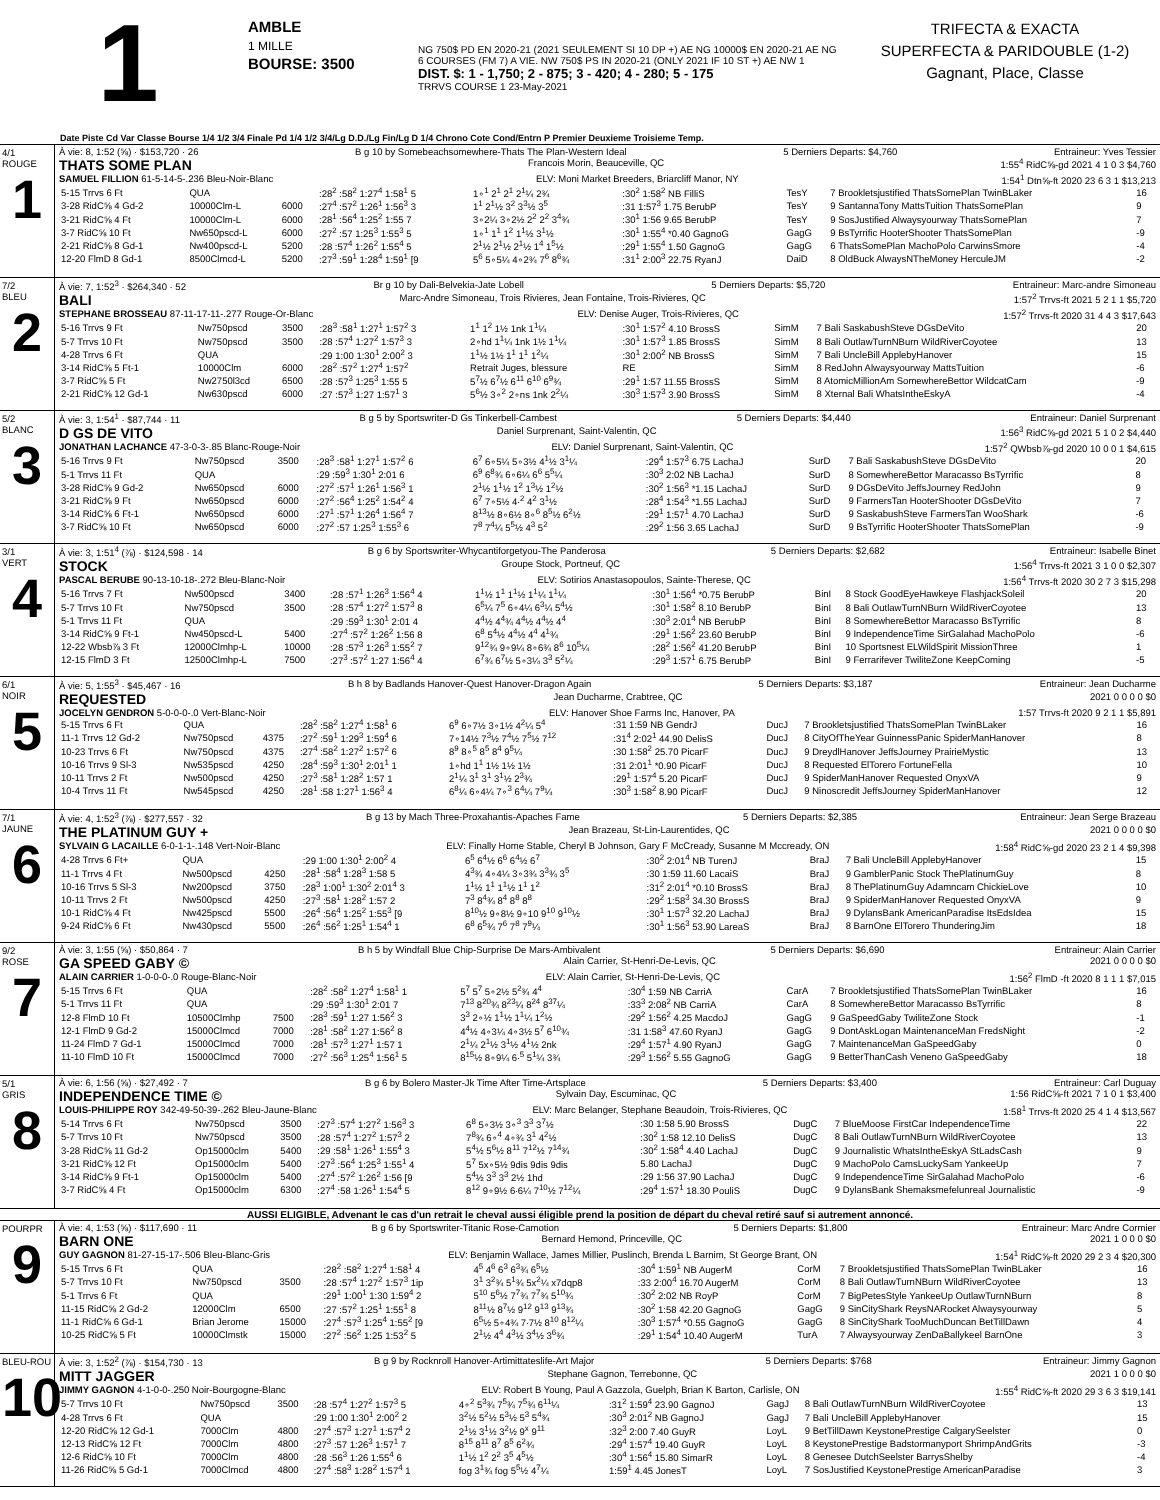1
AMBLE
1 MILLE
BOURSE: 3500
NG 750$ PD EN 2020-21 (2021 SEULEMENT SI 10 DP +) AE NG 10000$ EN 2020-21 AE NG
6 COURSES (FM 7) A VIE. NW 750$ PS IN 2020-21 (ONLY 2021 IF 10 ST +) AE NW 1
DIST. $: 1 - 1,750; 2 - 875; 3 - 420; 4 - 280; 5 - 175
TRRVS COURSE 1 23-May-2021
TRIFECTA & EXACTA
SUPERFECTA & PARIDOUBLE (1-2)
Gagnant, Place, Classe
Date Piste Cd Var Classe Bourse 1/4 1/2 3/4 Finale Pd 1/4 1/2 3/4/Lg D.D./Lg Fin/Lg D 1/4 Chrono Cote Cond/Entrn P Premier Deuxieme Troisieme Temp.
4/1
ROUGE
1
À vie: 8, 1:52 (⅝) · $153,720 · 26 B g 10 by Somebeachsomewhere-Thats The Plan-Western Ideal 5 Derniers Departs: $4,760 Entraineur: Yves Tessier
THATS SOME PLAN Francois Morin, Beauceville, QC 1:55<sup>4</sup> RidC⅝-gd 2021 4 1 0 3 $4,760
SAMUEL FILLION 61-5-14-5-.236 Bleu-Noir-Blanc ELV: Moni Market Breeders, Briarcliff Manor, NY 1:54<sup>1</sup> Dtn⅝-ft 2020 23 6 3 1 $13,213
| 5-15 Trrvs 6 Ft | QUA | | :28<sup>2</sup> :58<sup>2</sup> 1:27<sup>4</sup> 1:58<sup>1</sup> 5 | 1∘<sup>1</sup> 2<sup>1</sup> 2<sup>1</sup> 2<sup>1</sup>¼ 2¾ | :30<sup>2</sup> 1:58<sup>2</sup> NB FilliS | TesY | 7 Brookletsjustified ThatsSomePlan TwinBLaker | 16 |
| 3-28 RidC⅝ 4 Gd-2 | 10000Clm-L | 6000 | :27<sup>4</sup> :57<sup>2</sup> 1:26<sup>1</sup> 1:56<sup>3</sup> 3 | 1<sup>1</sup> 2<sup>1</sup>½ 3<sup>2</sup> 3<sup>3</sup>½ 3<sup>5</sup> | :31 1:57<sup>3</sup> 1.75 BerubP | TesY | 9 SantannaTony MattsTuition ThatsSomePlan | 9 |
| 3-21 RidC⅝ 4 Ft | 10000Clm-L | 6000 | :28<sup>1</sup> :56<sup>4</sup> 1:25<sup>2</sup> 1:55 7 | 3∘2¼ 3∘2½ 2<sup>2</sup> 2<sup>2</sup> 3<sup>4</sup>¾ | :30<sup>1</sup> 1:56 9.65 BerubP | TesY | 9 SosJustified Alwaysyourway ThatsSomePlan | 7 |
| 3-7 RidC⅝ 10 Ft | Nw650pscd-L | 6000 | :27<sup>2</sup> :57 1:25<sup>3</sup> 1:55<sup>3</sup> 5 | 1∘<sup>1</sup> 1<sup>1</sup> 1<sup>2</sup> 1<sup>1</sup>½ 3<sup>1</sup>½ | :30<sup>1</sup> 1:55<sup>4</sup> *0.40 GagnoG | GagG | 9 BsTyrrific HooterShooter ThatsSomePlan | -9 |
| 2-21 RidC⅝ 8 Gd-1 | Nw400pscd-L | 5200 | :28 :57<sup>4</sup> 1:26<sup>2</sup> 1:55<sup>4</sup> 5 | 2<sup>1</sup>½ 2<sup>1</sup>½ 2<sup>1</sup>½ 1<sup>4</sup> 1<sup>5</sup>½ | :29<sup>1</sup> 1:55<sup>4</sup> 1.50 GagnoG | GagG | 6 ThatsSomePlan MachoPolo CarwinsSmore | -4 |
| 12-20 FlmD 8 Gd-1 | 8500Clmcd-L | 5200 | :27<sup>3</sup> :59<sup>1</sup> 1:28<sup>4</sup> 1:59<sup>1</sup> [9 | 5<sup>6</sup> 5∘5¼ 4∘2¾ 7<sup>6</sup> 8<sup>6</sup>¾ | :31<sup>1</sup> 2:00<sup>3</sup> 22.75 RyanJ | DaiD | 8 OldBuck AlwaysNTheMoney HerculeJM | -2 |
7/2
BLEU
2
À vie: 7, 1:52<sup>3</sup> · $264,340 · 52 Br g 10 by Dali-Belvekia-Jate Lobell 5 Derniers Departs: $5,720 Entraineur: Marc-andre Simoneau
BALI Marc-Andre Simoneau, Trois Rivieres, Jean Fontaine, Trois-Rivieres, QC 1:57<sup>2</sup> Trrvs-ft 2021 5 2 1 1 $5,720
STEPHANE BROSSEAU 87-11-17-11-.277 Rouge-Or-Blanc ELV: Denise Auger, Trois-Rivieres, QC 1:57<sup>2</sup> Trrvs-ft 2020 31 4 4 3 $17,643
| 5-16 Trrvs 9 Ft | Nw750pscd | 3500 | :28<sup>3</sup> :58<sup>1</sup> 1:27<sup>1</sup> 1:57<sup>2</sup> 3 | 1<sup>1</sup> 1<sup>2</sup> 1½ 1nk 1<sup>1</sup>¼ | :30<sup>1</sup> 1:57<sup>2</sup> 4.10 BrossS | SimM | 7 Bali SaskabushSteve DGsDeVito | 20 |
| 5-7 Trrvs 10 Ft | Nw750pscd | 3500 | :28 :57<sup>4</sup> 1:27<sup>2</sup> 1:57<sup>3</sup> 3 | 2∘hd 1<sup>1</sup>¼ 1nk 1½ 1<sup>1</sup>¼ | :30<sup>1</sup> 1:57<sup>3</sup> 1.85 BrossS | SimM | 8 Bali OutlawTurnNBurn WildRiverCoyotee | 13 |
| 4-28 Trrvs 6 Ft | QUA | | :29 1:00 1:30<sup>1</sup> 2:00<sup>2</sup> 3 | 1<sup>1</sup>½ 1½ 1<sup>1</sup> 1<sup>1</sup> 1<sup>2</sup>¼ | :30<sup>1</sup> 2:00<sup>2</sup> NB BrossS | SimM | 7 Bali UncleBill ApplebyHanover | 15 |
| 3-14 RidC⅝ 5 Ft-1 | 10000Clm | 6000 | :28<sup>2</sup> :57<sup>2</sup> 1:27<sup>4</sup> 1:57<sup>2</sup> | Retrait Juges, blessure | RE | SimM | 8 RedJohn Alwaysyourway MattsTuition | -6 |
| 3-7 RidC⅝ 5 Ft | Nw2750l3cd | 6500 | :28 :57<sup>3</sup> 1:25<sup>3</sup> 1:55 5 | 5<sup>7</sup>½ 6<sup>7</sup>½ 6<sup>11</sup> 6<sup>10</sup> 6<sup>9</sup>¾ | :29<sup>1</sup> 1:57 11.55 BrossS | SimM | 8 AtomicMillionAm SomewhereBettor WildcatCam | -9 |
| 2-21 RidC⅝ 12 Gd-1 | Nw630pscd | 6000 | :27 :57<sup>3</sup> 1:27 1:57<sup>1</sup> 3 | 5<sup>6</sup>½ 3∘<sup>2</sup> 2∘ns 1nk 2<sup>2</sup>¼ | :30<sup>3</sup> 1:57<sup>3</sup> 3.90 BrossS | SimM | 8 Xternal Bali WhatsIntheEskyA | -4 |
5/2
BLANC
3
À vie: 3, 1:54<sup>1</sup> · $87,744 · 11 B g 5 by Sportswriter-D Gs Tinkerbell-Cambest 5 Derniers Departs: $4,440 Entraineur: Daniel Surprenant
D GS DE VITO Daniel Surprenant, Saint-Valentin, QC 1:56<sup>3</sup> RidC⅝-gd 2021 5 1 0 2 $4,440
JONATHAN LACHANCE 47-3-0-3-.85 Blanc-Rouge-Noir ELV: Daniel Surprenant, Saint-Valentin, QC 1:57<sup>2</sup> QWbsb⅞-gd 2020 10 0 0 1 $4,615
| 5-16 Trrvs 9 Ft | Nw750pscd | 3500 | :28<sup>3</sup> :58<sup>1</sup> 1:27<sup>1</sup> 1:57<sup>2</sup> 6 | 6<sup>7</sup> 6∘5¼ 5∘3½ 4<sup>1</sup>½ 3<sup>1</sup>¼ | :29<sup>4</sup> 1:57<sup>3</sup> 6.75 LachaJ | SurD | 7 Bali SaskabushSteve DGsDeVito | 20 |
| 5-1 Trrvs 11 Ft | QUA | | :29 :59<sup>3</sup> 1:30<sup>1</sup> 2:01 6 | 6<sup>9</sup> 6<sup>8</sup>¾ 6∘6¼ 6<sup>6</sup> 5<sup>5</sup>¼ | :30<sup>3</sup> 2:02 NB LachaJ | SurD | 8 SomewhereBettor Maracasso BsTyrrific | 8 |
| 3-28 RidC⅝ 9 Gd-2 | Nw650pscd | 6000 | :27<sup>2</sup> :57<sup>1</sup> 1:26<sup>1</sup> 1:56<sup>3</sup> 1 | 2<sup>1</sup>½ 1<sup>1</sup>½ 1<sup>2</sup> 1<sup>3</sup>½ 1<sup>2</sup>½ | :30<sup>2</sup> 1:56<sup>3</sup> *1.15 LachaJ | SurD | 9 DGsDeVito JeffsJourney RedJohn | 9 |
| 3-21 RidC⅝ 9 Ft | Nw650pscd | 6000 | :27<sup>2</sup> :56<sup>4</sup> 1:25<sup>2</sup> 1:54<sup>2</sup> 4 | 6<sup>7</sup> 7∘5½ 4∙<sup>2</sup> 4<sup>2</sup> 3<sup>1</sup>½ | :28<sup>4</sup> 1:54<sup>3</sup> *1.55 LachaJ | SurD | 9 FarmersTan HooterShooter DGsDeVito | 7 |
| 3-14 RidC⅝ 6 Ft-1 | Nw650pscd | 6000 | :27<sup>1</sup> :57<sup>1</sup> 1:26<sup>4</sup> 1:56<sup>4</sup> 7 | 8<sup>13</sup>½ 8∘6½ 8∘<sup>6</sup> 8<sup>5</sup>½ 6<sup>2</sup>½ | :29<sup>1</sup> 1:57<sup>1</sup> 4.70 LachaJ | SurD | 9 SaskabushSteve FarmersTan WooShark | -6 |
| 3-7 RidC⅝ 10 Ft | Nw650pscd | 6000 | :27<sup>2</sup> :57 1:25<sup>3</sup> 1:55<sup>3</sup> 6 | 7<sup>8</sup> 7<sup>4</sup>¼ 5<sup>5</sup>½ 4<sup>3</sup> 5<sup>2</sup> | :29<sup>2</sup> 1:56 3.65 LachaJ | SurD | 9 BsTyrrific HooterShooter ThatsSomePlan | -9 |
3/1
VERT
4
À vie: 3, 1:51<sup>4</sup> (⅞) · $124,598 · 14 B g 6 by Sportswriter-Whycantiforgetyou-The Panderosa 5 Derniers Departs: $2,682 Entraineur: Isabelle Binet
STOCK Groupe Stock, Portneuf, QC 1:56<sup>4</sup> Trrvs-ft 2021 3 1 0 0 $2,307
PASCAL BERUBE 90-13-10-18-.272 Bleu-Blanc-Noir ELV: Sotirios Anastasopoulos, Sainte-Therese, QC 1:56<sup>4</sup> Trrvs-ft 2020 30 2 7 3 $15,298
| 5-16 Trrvs 7 Ft | Nw500pscd | 3400 | :28 :57<sup>1</sup> 1:26<sup>3</sup> 1:56<sup>4</sup> 4 | 1<sup>1</sup>½ 1<sup>1</sup> 1<sup>1</sup>½ 1<sup>1</sup>¼ 1<sup>1</sup>¼ | :30<sup>1</sup> 1:56<sup>4</sup> *0.75 BerubP | BinI | 8 Stock GoodEyeHawkeye FlashjackSoleil | 20 |
| 5-7 Trrvs 10 Ft | Nw750pscd | 3500 | :28 :57<sup>4</sup> 1:27<sup>2</sup> 1:57<sup>3</sup> 8 | 6<sup>5</sup>¼ 7<sup>5</sup> 6∘4¼ 6<sup>3</sup>¼ 5<sup>4</sup>½ | :30<sup>1</sup> 1:58<sup>2</sup> 8.10 BerubP | BinI | 8 Bali OutlawTurnNBurn WildRiverCoyotee | 13 |
| 5-1 Trrvs 11 Ft | QUA | | :29 :59<sup>3</sup> 1:30<sup>1</sup> 2:01 4 | 4<sup>4</sup>½ 4<sup>4</sup>¾ 4<sup>4</sup>½ 4<sup>4</sup>½ 4<sup>4</sup> | :30<sup>3</sup> 2:01<sup>4</sup> NB BerubP | BinI | 8 SomewhereBettor Maracasso BsTyrrific | 8 |
| 3-14 RidC⅝ 9 Ft-1 | Nw450pscd-L | 5400 | :27<sup>4</sup> :57<sup>2</sup> 1:26<sup>2</sup> 1:56 8 | 6<sup>8</sup> 5<sup>4</sup>½ 4<sup>4</sup>½ 4<sup>4</sup> 4<sup>1</sup>¾ | :29<sup>1</sup> 1:56<sup>2</sup> 23.60 BerubP | BinI | 9 IndependenceTime SirGalahad MachoPolo | -6 |
| 12-22 Wbsb⅞ 3 Ft | 12000Clmhp-L | 10000 | :28 :57<sup>3</sup> 1:26<sup>3</sup> 1:55<sup>2</sup> 7 | 9<sup>12</sup>¾ 9∘9¼ 8∘6¾ 8<sup>6</sup> 10<sup>5</sup>¼ | :28<sup>2</sup> 1:56<sup>2</sup> 41.20 BerubP | BinI | 10 Sportsnest ELWildSpirit MissionThree | 1 |
| 12-15 FlmD 3 Ft | 12500Clmhp-L | 7500 | :27<sup>3</sup> :57<sup>2</sup> 1:27 1:56<sup>4</sup> 4 | 6<sup>7</sup>¾ 6<sup>7</sup>½ 5∘3¼ 3<sup>3</sup> 5<sup>2</sup>¼ | :29<sup>3</sup> 1:57<sup>1</sup> 6.75 BerubP | BinI | 9 Ferrarifever TwiliteZone KeepComing | -5 |
6/1
NOIR
5
À vie: 5, 1:55<sup>3</sup> · $45,467 · 16 B h 8 by Badlands Hanover-Quest Hanover-Dragon Again 5 Derniers Departs: $3,187 Entraineur: Jean Ducharme
REQUESTED Jean Ducharme, Crabtree, QC 2021 0 0 0 0 $0
JOCELYN GENDRON 5-0-0-0-.0 Vert-Blanc-Noir ELV: Hanover Shoe Farms Inc, Hanover, PA 1:57 Trrvs-ft 2020 9 2 1 1 $5,891
| 5-15 Trrvs 6 Ft | QUA | | :28<sup>2</sup> :58<sup>2</sup> 1:27<sup>4</sup> 1:58<sup>1</sup> 6 | 6<sup>9</sup> 6∘7½ 3∘1½ 4<sup>2</sup>¼ 5<sup>4</sup> | :31 1:59 NB GendrJ | DucJ | 7 Brookletsjustified ThatsSomePlan TwinBLaker | 16 |
| 11-1 Trrvs 12 Gd-2 | Nw750pscd | 4375 | :27<sup>2</sup> :59<sup>1</sup> 1:29<sup>3</sup> 1:59<sup>4</sup> 6 | 7∘14½ 7<sup>3</sup>½ 7<sup>4</sup>½ 7<sup>5</sup>½ 7<sup>12</sup> | :31<sup>4</sup> 2:02<sup>1</sup> 44.90 DelisS | DucJ | 8 CityOfTheYear GuinnessPanic SpiderManHanover | 8 |
| 10-23 Trrvs 6 Ft | Nw750pscd | 4375 | :27<sup>4</sup> :58<sup>2</sup> 1:27<sup>2</sup> 1:57<sup>2</sup> 6 | 8<sup>9</sup> 8∘<sup>5</sup> 8<sup>5</sup> 8<sup>4</sup> 9<sup>5</sup>¼ | :30 1:58<sup>2</sup> 25.70 PicarF | DucJ | 9 DreydlHanover JeffsJourney PrairieMystic | 13 |
| 10-16 Trrvs 9 Sl-3 | Nw535pscd | 4250 | :28<sup>4</sup> :59<sup>3</sup> 1:30<sup>1</sup> 2:01<sup>1</sup> 1 | 1∘hd 1<sup>1</sup> 1½ 1½ 1½ | :31 2:01<sup>1</sup> *0.90 PicarF | DucJ | 8 Requested ElTorero FortuneFella | 10 |
| 10-11 Trrvs 2 Ft | Nw500pscd | 4250 | :27<sup>3</sup> :58<sup>1</sup> 1:28<sup>2</sup> 1:57 1 | 2<sup>1</sup>¼ 3<sup>1</sup> 3<sup>1</sup> 3<sup>1</sup>½ 2<sup>3</sup>¾ | :29<sup>1</sup> 1:57<sup>4</sup> 5.20 PicarF | DucJ | 9 SpiderManHanover Requested OnyxVA | 9 |
| 10-4 Trrvs 11 Ft | Nw545pscd | 4250 | :28<sup>1</sup> :58 1:27<sup>1</sup> 1:56<sup>3</sup> 4 | 6<sup>8</sup>¼ 6∘4¼ 7∘<sup>3</sup> 6<sup>4</sup>¼ 7<sup>9</sup>¼ | :30<sup>3</sup> 1:58<sup>2</sup> 8.90 PicarF | DucJ | 9 Ninoscredit JeffsJourney SpiderManHanover | 12 |
7/1
JAUNE
6
À vie: 4, 1:52<sup>3</sup> (⅞) · $277,557 · 32 B g 13 by Mach Three-Proxahantis-Apaches Fame 5 Derniers Departs: $2,385 Entraineur: Jean Serge Brazeau
THE PLATINUM GUY + Jean Brazeau, St-Lin-Laurentides, QC 2021 0 0 0 0 $0
SYLVAIN G LACAILLE 6-0-1-1-.148 Vert-Noir-Blanc ELV: Finally Home Stable, Cheryl B Johnson, Gary F McCready, Susanne M Mccready, ON 1:58<sup>4</sup> RidC⅝-gd 2020 23 2 1 4 $9,398
| 4-28 Trrvs 6 Ft+ | QUA | | :29 1:00 1:30<sup>1</sup> 2:00<sup>2</sup> 4 | 6<sup>5</sup> 6<sup>4</sup>½ 6<sup>6</sup> 6<sup>4</sup>½ 6<sup>7</sup> | :30<sup>2</sup> 2:01<sup>4</sup> NB TurenJ | BraJ | 7 Bali UncleBill ApplebyHanover | 15 |
| 11-1 Trrvs 4 Ft | Nw500pscd | 4250 | :28<sup>1</sup> :58<sup>4</sup> 1:28<sup>3</sup> 1:58 5 | 4<sup>3</sup>¾ 4∘4¼ 3∘3¾ 3<sup>3</sup>¾ 3<sup>5</sup> | :30 1:59 11.60 LacaiS | BraJ | 9 GamblerPanic Stock ThePlatinumGuy | 8 |
| 10-16 Trrvs 5 Sl-3 | Nw200pscd | 3750 | :28<sup>3</sup> 1:00<sup>1</sup> 1:30<sup>2</sup> 2:01<sup>4</sup> 3 | 1<sup>1</sup>½ 1<sup>1</sup> 1<sup>1</sup>½ 1<sup>1</sup> 1<sup>2</sup> | :31<sup>2</sup> 2:01<sup>4</sup> *0.10 BrossS | BraJ | 8 ThePlatinumGuy Adamncam ChickieLove | 10 |
| 10-11 Trrvs 2 Ft | Nw500pscd | 4250 | :27<sup>3</sup> :58<sup>1</sup> 1:28<sup>2</sup> 1:57 2 | 7<sup>3</sup> 8<sup>4</sup>¾ 8<sup>4</sup> 8<sup>8</sup> 8<sup>8</sup> | :29<sup>2</sup> 1:58<sup>3</sup> 34.30 BrossS | BraJ | 9 SpiderManHanover Requested OnyxVA | 9 |
| 10-1 RidC⅝ 4 Ft | Nw425pscd | 5500 | :26<sup>4</sup> :56<sup>4</sup> 1:25<sup>2</sup> 1:55<sup>3</sup> [9 | 8<sup>10</sup>½ 9∘8½ 9∘10 9<sup>10</sup> 9<sup>10</sup>½ | :30<sup>1</sup> 1:57<sup>3</sup> 32.20 LachaJ | BraJ | 9 DylansBank AmericanParadise ItsEdsIdea | 15 |
| 9-24 RidC⅝ 6 Ft | Nw430pscd | 5500 | :26<sup>4</sup> :56<sup>2</sup> 1:25<sup>1</sup> 1:54<sup>4</sup> 1 | 6<sup>8</sup> 6<sup>5</sup>¾ 7<sup>6</sup> 7<sup>8</sup> 7<sup>9</sup>¼ | :30<sup>1</sup> 1:56<sup>3</sup> 53.90 LareaS | BraJ | 8 BarnOne ElTorero ThunderingJim | 18 |
9/2
ROSE
7
À vie: 3, 1:55 (⅝) · $50,864 · 7 B h 5 by Windfall Blue Chip-Surprise De Mars-Ambivalent 5 Derniers Departs: $6,690 Entraineur: Alain Carrier
GA SPEED GABY © Alain Carrier, St-Henri-De-Levis, QC 2021 0 0 0 0 $0
ALAIN CARRIER 1-0-0-0-.0 Rouge-Blanc-Noir ELV: Alain Carrier, St-Henri-De-Levis, QC 1:56<sup>2</sup> FlmD -ft 2020 8 1 1 1 $7,015
| 5-15 Trrvs 6 Ft | QUA | | :28<sup>2</sup> :58<sup>2</sup> 1:27<sup>4</sup> 1:58<sup>1</sup> 1 | 5<sup>7</sup> 5<sup>7</sup> 5∘2½ 5<sup>2</sup>¾ 4<sup>4</sup> | :30<sup>4</sup> 1:59 NB CarriA | CarA | 7 Brookletsjustified ThatsSomePlan TwinBLaker | 16 |
| 5-1 Trrvs 11 Ft | QUA | | :29 :59<sup>3</sup> 1:30<sup>1</sup> 2:01 7 | 7<sup>13</sup> 8<sup>20</sup>¾ 8<sup>23</sup>¼ 8<sup>24</sup> 8<sup>37</sup>¼ | :33<sup>3</sup> 2:08<sup>2</sup> NB CarriA | CarA | 8 SomewhereBettor Maracasso BsTyrrific | 8 |
| 12-8 FlmD 10 Ft | 10500Clmhp | 7500 | :28<sup>3</sup> :59<sup>1</sup> 1:27 1:56<sup>2</sup> 3 | 3<sup>3</sup> 2∘½ 1<sup>1</sup>½ 1<sup>1</sup>¼ 1<sup>2</sup>½ | :29<sup>2</sup> 1:56<sup>2</sup> 4.25 MacdoJ | GagG | 9 GaSpeedGaby TwiliteZone Stock | -1 |
| 12-1 FlmD 9 Gd-2 | 15000Clmcd | 7000 | :28<sup>1</sup> :58<sup>2</sup> 1:27 1:56<sup>2</sup> 8 | 4<sup>4</sup>½ 4∘3¼ 4∘3½ 5<sup>7</sup> 6<sup>10</sup>¾ | :31 1:58<sup>3</sup> 47.60 RyanJ | GagG | 9 DontAskLogan MaintenanceMan FredsNight | -2 |
| 11-24 FlmD 7 Gd-1 | 15000Clmcd | 7000 | :28<sup>1</sup> :57<sup>3</sup> 1:27<sup>1</sup> 1:57 1 | 2<sup>1</sup>¼ 2<sup>1</sup>½ 3<sup>1</sup>½ 4<sup>1</sup>½ 2nk | :29<sup>4</sup> 1:57<sup>1</sup> 4.90 RyanJ | GagG | 7 MaintenanceMan GaSpeedGaby | 0 |
| 11-10 FlmD 10 Ft | 15000Clmcd | 7000 | :27<sup>2</sup> :56<sup>3</sup> 1:25<sup>4</sup> 1:56<sup>1</sup> 5 | 8<sup>15</sup>½ 8∘9¼ 6∙<sup>5</sup> 5<sup>1</sup>¼ 3¾ | :29<sup>3</sup> 1:56<sup>2</sup> 5.55 GagnoG | GagG | 9 BetterThanCash Veneno GaSpeedGaby | 18 |
5/1
GRIS
8
À vie: 6, 1:56 (⅝) · $27,492 · 7 B g 6 by Bolero Master-Jk Time After Time-Artsplace 5 Derniers Departs: $3,400 Entraineur: Carl Duguay
INDEPENDENCE TIME © Sylvain Day, Escuminac, QC 1:56 RidC⅝-ft 2021 7 1 0 1 $3,400
LOUIS-PHILIPPE ROY 342-49-50-39-.262 Bleu-Jaune-Blanc ELV: Marc Belanger, Stephane Beaudoin, Trois-Rivieres, QC 1:58<sup>1</sup> Trrvs-ft 2020 25 4 1 4 $13,567
| 5-14 Trrvs 6 Ft | Nw750pscd | 3500 | :27<sup>3</sup> :57<sup>4</sup> 1:27<sup>2</sup> 1:56<sup>3</sup> 3 | 6<sup>8</sup> 5∘3½ 3∘<sup>3</sup> 3<sup>3</sup> 3<sup>7</sup>½ | :30 1:58 5.90 BrossS | DugC | 7 BlueMoose FirstCar IndependenceTime | 22 |
| 5-7 Trrvs 10 Ft | Nw750pscd | 3500 | :28 :57<sup>4</sup> 1:27<sup>2</sup> 1:57<sup>3</sup> 2 | 7<sup>8</sup>¾ 6∘<sup>4</sup> 4∘¾ 3<sup>1</sup> 4<sup>2</sup>½ | :30<sup>2</sup> 1:58 12.10 DelisS | DugC | 8 Bali OutlawTurnNBurn WildRiverCoyotee | 13 |
| 3-28 RidC⅝ 11 Gd-2 | Op15000clm | 5400 | :29 :58<sup>1</sup> 1:26<sup>1</sup> 1:55<sup>4</sup> 3 | 5<sup>4</sup>½ 5<sup>6</sup>½ 8<sup>11</sup> 7<sup>12</sup>½ 7<sup>14</sup>¾ | :30<sup>2</sup> 1:58<sup>4</sup> 4.40 LachaJ | DugC | 9 Journalistic WhatsIntheEskyA StLadsCash | 9 |
| 3-21 RidC⅝ 12 Ft | Op15000clm | 5400 | :27<sup>3</sup> :56<sup>4</sup> 1:25<sup>3</sup> 1:55<sup>1</sup> 4 | 5<sup>7</sup> 5x∘5½ 9dis 9dis 9dis | 5.80 LachaJ | DugC | 9 MachoPolo CamsLuckySam YankeeUp | 7 |
| 3-14 RidC⅝ 9 Ft-1 | Op15000clm | 5400 | :27<sup>4</sup> :57<sup>2</sup> 1:26<sup>2</sup> 1:56 [9 | 5<sup>4</sup>½ 3<sup>3</sup> 3<sup>3</sup> 2½ 1hd | :29 1:56 37.90 LachaJ | DugC | 9 IndependenceTime SirGalahad MachoPolo | -6 |
| 3-7 RidC⅝ 4 Ft | Op15000clm | 6300 | :27<sup>4</sup> :58 1:26<sup>1</sup> 1:54<sup>4</sup> 5 | 8<sup>12</sup> 9∘9½ 6∙6¼ 7<sup>10</sup>½ 7<sup>12</sup>¼ | :29<sup>4</sup> 1:57<sup>1</sup> 18.30 PouliS | DugC | 9 DylansBank Shemaksmefelunreal Journalistic | -9 |
AUSSI ELIGIBLE, Advenant le cas d'un retrait le cheval aussi éligible prend la position de départ du cheval retiré sauf si autrement annoncé.
POURPR
9
À vie: 4, 1:53 (⅝) · $117,690 · 11 B g 6 by Sportswriter-Titanic Rose-Camotion 5 Derniers Departs: $1,800 Entraineur: Marc Andre Cormier
BARN ONE Bernard Hemond, Princeville, QC 2021 1 0 0 0 $0
GUY GAGNON 81-27-15-17-.506 Bleu-Blanc-Gris ELV: Benjamin Wallace, James Millier, Puslinch, Brenda L Barnim, St George Brant, ON 1:54<sup>1</sup> RidC⅝-ft 2020 29 2 3 4 $20,300
| 5-15 Trrvs 6 Ft | QUA | | :28<sup>2</sup> :58<sup>2</sup> 1:27<sup>4</sup> 1:58<sup>1</sup> 4 | 4<sup>5</sup> 4<sup>6</sup> 6<sup>3</sup> 6<sup>3</sup>¾ 6<sup>5</sup>½ | :30<sup>4</sup> 1:59<sup>1</sup> NB AugerM | CorM | 7 Brookletsjustified ThatsSomePlan TwinBLaker | 16 |
| 5-7 Trrvs 10 Ft | Nw750pscd | 3500 | :28 :57<sup>4</sup> 1:27<sup>2</sup> 1:57<sup>3</sup> 1ip | 3<sup>1</sup> 3<sup>2</sup>¾ 5<sup>1</sup>¾ 5x<sup>2</sup>¼ x7dqp8 | :33 2:00<sup>4</sup> 16.70 AugerM | CorM | 8 Bali OutlawTurnNBurn WildRiverCoyotee | 13 |
| 5-1 Trrvs 6 Ft | QUA | | :29<sup>1</sup> 1:00<sup>1</sup> 1:30 1:59<sup>4</sup> 2 | 5<sup>10</sup> 5<sup>6</sup>½ 7<sup>7</sup>¾ 7<sup>7</sup>¾ 5<sup>10</sup>¾ | :30<sup>2</sup> 2:02 NB RoyP | CorM | 7 BigPetesStyle YankeeUp OutlawTurnNBurn | 8 |
| 11-15 RidC⅝ 2 Gd-2 | 12000Clm | 6500 | :27 :57<sup>2</sup> 1:25<sup>1</sup> 1:55<sup>1</sup> 8 | 8<sup>11</sup>½ 8<sup>7</sup>½ 9<sup>12</sup> 9<sup>13</sup> 9<sup>13</sup>¾ | :30<sup>2</sup> 1:58 42.20 GagnoG | GagG | 9 SinCityShark ReysNARocket Alwaysyourway | 5 |
| 11-1 RidC⅝ 6 Gd-1 | Brian Jerome | 15000 | :27<sup>4</sup> :57<sup>3</sup> 1:25<sup>4</sup> 1:55<sup>2</sup> [9 | 6<sup>5</sup>½ 5∘4¾ 7∙7½ 8<sup>10</sup> 8<sup>12</sup>¼ | :30<sup>3</sup> 1:57<sup>4</sup> *0.55 GagnoG | GagG | 8 SinCityShark TooMuchDuncan BetTillDawn | 4 |
| 10-25 RidC⅝ 5 Ft | 10000Clmstk | 15000 | :27<sup>2</sup> :56<sup>2</sup> 1:25 1:53<sup>2</sup> 5 | 2<sup>1</sup>½ 4<sup>4</sup> 4<sup>3</sup>½ 3<sup>4</sup>½ 3<sup>6</sup>¾ | :29<sup>1</sup> 1:54<sup>4</sup> 10.40 AugerM | TurA | 7 Alwaysyourway ZenDaBallykeel BarnOne | 3 |
BLEU-ROU
10
À vie: 3, 1:52<sup>2</sup> (⅞) · $154,730 · 13 B g 9 by Rocknroll Hanover-Artimittateslife-Art Major 5 Derniers Departs: $768 Entraineur: Jimmy Gagnon
MITT JAGGER Stephane Gagnon, Terrebonne, QC 2021 1 0 0 0 $0
JIMMY GAGNON 4-1-0-0-.250 Noir-Bourgogne-Blanc ELV: Robert B Young, Paul A Gazzola, Guelph, Brian K Barton, Carlisle, ON 1:55<sup>4</sup> RidC⅝-ft 2020 29 3 6 3 $19,141
| 5-7 Trrvs 10 Ft | Nw750pscd | 3500 | :28 :57<sup>4</sup> 1:27<sup>2</sup> 1:57<sup>3</sup> 5 | 4∘<sup>2</sup> 5<sup>3</sup>¾ 7<sup>5</sup>¾ 7<sup>5</sup>¾ 6<sup>11</sup>¼ | :31<sup>2</sup> 1:59<sup>4</sup> 23.90 GagnoJ | GagJ | 8 Bali OutlawTurnNBurn WildRiverCoyotee | 13 |
| 4-28 Trrvs 6 Ft | QUA | | :29 1:00 1:30<sup>1</sup> 2:00<sup>2</sup> 2 | 3<sup>2</sup>½ 5<sup>2</sup>½ 5<sup>3</sup>½ 5<sup>3</sup> 5<sup>4</sup>¾ | :30<sup>3</sup> 2:01<sup>2</sup> NB GagnoJ | GagJ | 7 Bali UncleBill ApplebyHanover | 15 |
| 12-20 RidC⅝ 12 Gd-1 | 7000Clm | 4800 | :27<sup>4</sup> :57<sup>3</sup> 1:27<sup>1</sup> 1:57<sup>4</sup> 2 | 2<sup>1</sup>½ 3<sup>1</sup>½ 3<sup>2</sup>½ 9<sup>x</sup> 9<sup>11</sup> | :32<sup>3</sup> 2:00 7.40 GuyR | LoyL | 9 BetTillDawn KeystonePrestige CalgarySeelster | 0 |
| 12-13 RidC⅝ 12 Ft | 7000Clm | 4800 | :27<sup>3</sup> :57 1:26<sup>3</sup> 1:57<sup>1</sup> 7 | 8<sup>15</sup> 8<sup>11</sup> 8<sup>7</sup> 8<sup>5</sup> 6<sup>2</sup>¾ | :29<sup>4</sup> 1:57<sup>4</sup> 19.40 GuyR | LoyL | 8 KeystonePrestige Badstormanyport ShrimpAndGrits | -3 |
| 12-6 RidC⅝ 10 Ft | 7000Clm | 4800 | :28 :56<sup>3</sup> 1:26 1:55<sup>4</sup> 6 | 1<sup>1</sup>½ 1<sup>2</sup> 2<sup>2</sup> 3<sup>5</sup> 4<sup>5</sup>½ | :30<sup>4</sup> 1:56<sup>4</sup> 15.80 SimarR | LoyL | 8 Genesee DutchSeelster BarrysShelby | -4 |
| 11-26 RidC⅝ 5 Gd-1 | 7000Clmcd | 4800 | :27<sup>4</sup> :58<sup>3</sup> 1:28<sup>2</sup> 1:57<sup>4</sup> 1 | fog 3<sup>1</sup>¾ fog 5<sup>5</sup>½ 4<sup>7</sup>¼ | 1:59<sup>1</sup> 4.45 JonesT | LoyL | 7 SosJustified KeystonePrestige AmericanParadise | 3 |